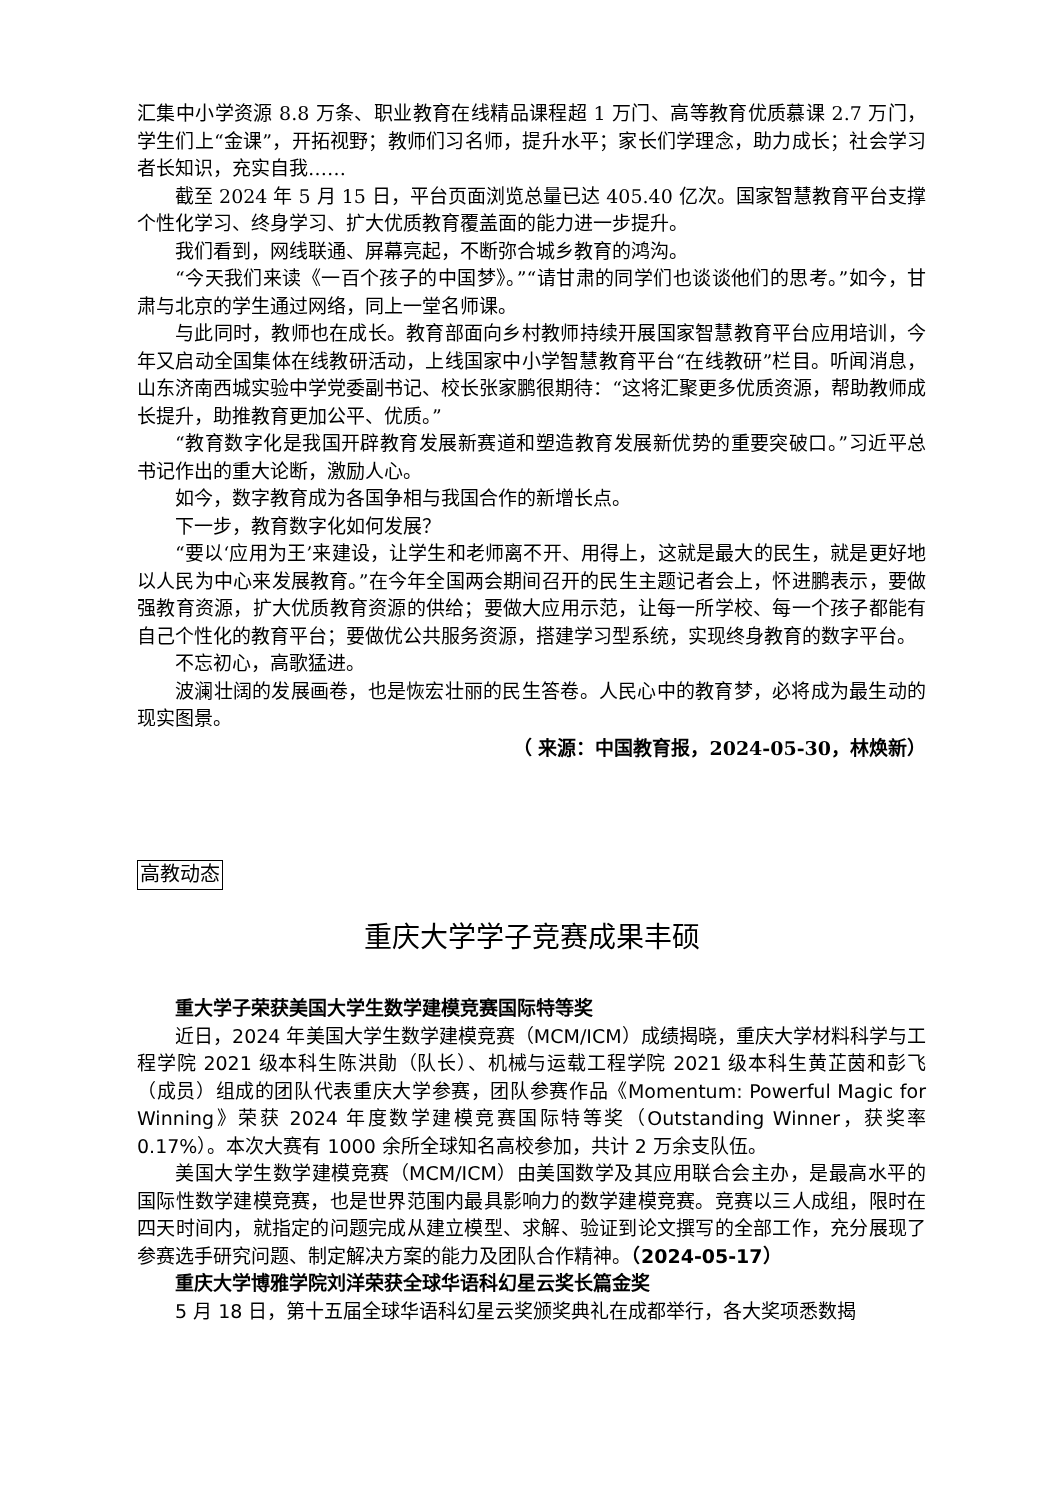汇集中小学资源 8.8 万条、职业教育在线精品课程超 1 万门、高等教育优质慕课 2.7 万门，学生们上“金课”，开拓视野；教师们习名师，提升水平；家长们学理念，助力成长；社会学习者长知识，充实自我……
截至 2024 年 5 月 15 日，平台页面浏览总量已达 405.40 亿次。国家智慧教育平台支撑个性化学习、终身学习、扩大优质教育覆盖面的能力进一步提升。
我们看到，网线联通、屏幕亮起，不断弥合城乡教育的鸿沟。
“今天我们来读《一百个孩子的中国梦》。”“请甘肃的同学们也谈谈他们的思考。”如今，甘肃与北京的学生通过网络，同上一堂名师课。
与此同时，教师也在成长。教育部面向乡村教师持续开展国家智慧教育平台应用培训，今年又启动全国集体在线教研活动，上线国家中小学智慧教育平台“在线教研”栏目。听闻消息，山东济南西城实验中学党委副书记、校长张家鹏很期待：“这将汇聚更多优质资源，帮助教师成长提升，助推教育更加公平、优质。”
“教育数字化是我国开辟教育发展新赛道和塑造教育发展新优势的重要突破口。”习近平总书记作出的重大论断，激励人心。
如今，数字教育成为各国争相与我国合作的新增长点。
下一步，教育数字化如何发展？
“要以‘应用为王’来建设，让学生和老师离不开、用得上，这就是最大的民生，就是更好地以人民为中心来发展教育。”在今年全国两会期间召开的民生主题记者会上，怀进鹏表示，要做强教育资源，扩大优质教育资源的供给；要做大应用示范，让每一所学校、每一个孩子都能有自己个性化的教育平台；要做优公共服务资源，搭建学习型系统，实现终身教育的数字平台。
不忘初心，高歌猛进。
波澜壮阔的发展画卷，也是恢宏壮丽的民生答卷。人民心中的教育梦，必将成为最生动的现实图景。
（ 来源：中国教育报，2024-05-30，林焕新）
高教动态
重庆大学学子竞赛成果丰硕
重大学子荣获美国大学生数学建模竞赛国际特等奖
近日，2024 年美国大学生数学建模竞赛（MCM/ICM）成绩揭晓，重庆大学材料科学与工程学院 2021 级本科生陈洪勛（队长）、机械与运载工程学院 2021 级本科生黄芷茵和彭飞（成员）组成的团队代表重庆大学参赛，团队参赛作品《Momentum: Powerful Magic for Winning》荣获 2024 年度数学建模竞赛国际特等奖（Outstanding Winner，获奖率 0.17%）。本次大赛有 1000 余所全球知名高校参加，共计 2 万余支队伍。
美国大学生数学建模竞赛（MCM/ICM）由美国数学及其应用联合会主办，是最高水平的国际性数学建模竞赛，也是世界范围内最具影响力的数学建模竞赛。竞赛以三人成组，限时在四天时间内，就指定的问题完成从建立模型、求解、验证到论文撰写的全部工作，充分展现了参赛选手研究问题、制定解决方案的能力及团队合作精神。（2024-05-17）
重庆大学博雅学院刘洋荣获全球华语科幻星云奖长篇金奖
5 月 18 日，第十五届全球华语科幻星云奖颁奖典礼在成都举行，各大奖项悉数揭